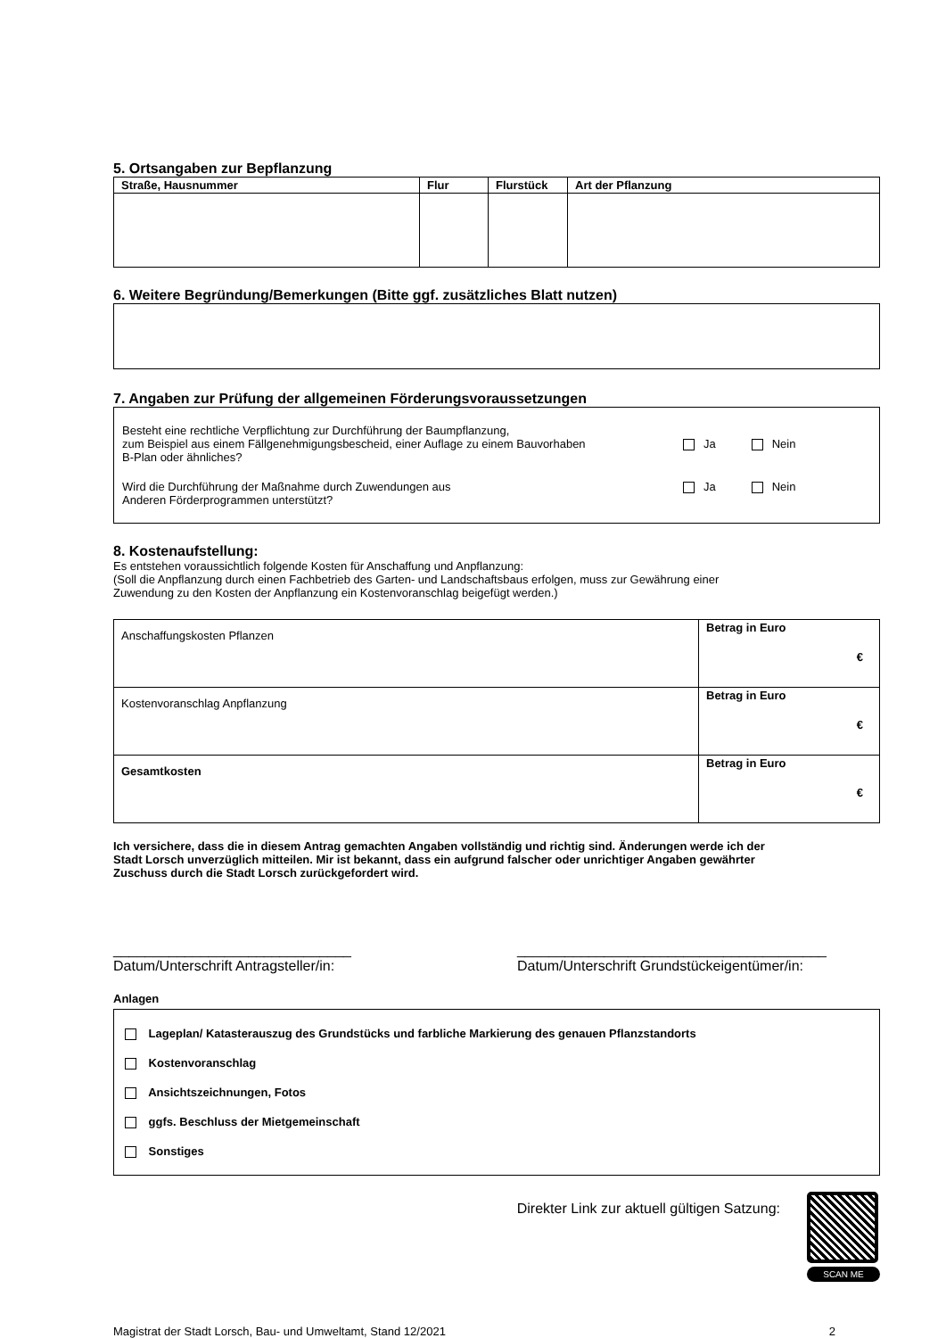5. Ortsangaben zur Bepflanzung
| Straße, Hausnummer | Flur | Flurstück | Art der Pflanzung |
| --- | --- | --- | --- |
6. Weitere Begründung/Bemerkungen (Bitte ggf. zusätzliches Blatt nutzen)
7. Angaben zur Prüfung der allgemeinen Förderungsvoraussetzungen
Besteht eine rechtliche Verpflichtung zur Durchführung der Baumpflanzung,
zum Beispiel aus einem Fällgenehmigungsbescheid, einer Auflage zu einem Bauvorhaben
B-Plan oder ähnliches?
Ja Nein
Wird die Durchführung der Maßnahme durch Zuwendungen aus
Anderen Förderprogrammen unterstützt?
Ja Nein
8. Kostenaufstellung:
Es entstehen voraussichtlich folgende Kosten für Anschaffung und Anpflanzung:
(Soll die Anpflanzung durch einen Fachbetrieb des Garten- und Landschaftsbaus erfolgen, muss zur Gewährung einer
Zuwendung zu den Kosten der Anpflanzung ein Kostenvoranschlag beigefügt werden.)
| Anschaffungskosten Pflanzen | Betrag in Euro € |
| Kostenvoranschlag Anpflanzung | Betrag in Euro € |
| Gesamtkosten | Betrag in Euro € |
Ich versichere, dass die in diesem Antrag gemachten Angaben vollständig und richtig sind. Änderungen werde ich der
Stadt Lorsch unverzüglich mitteilen. Mir ist bekannt, dass ein aufgrund falscher oder unrichtiger Angaben gewährter
Zuschuss durch die Stadt Lorsch zurückgefordert wird.
______________________________
Datum/Unterschrift Antragsteller/in:
_______________________________________
Datum/Unterschrift Grundstückeigentümer/in:
Anlagen
Lageplan/ Katasterauszug des Grundstücks und farbliche Markierung des genauen Pflanzstandorts
Kostenvoranschlag
Ansichtszeichnungen, Fotos
ggfs. Beschluss der Mietgemeinschaft
Sonstiges
Direkter Link zur aktuell gültigen Satzung:
SCAN ME
Magistrat der Stadt Lorsch, Bau- und Umweltamt, Stand 12/2021 2